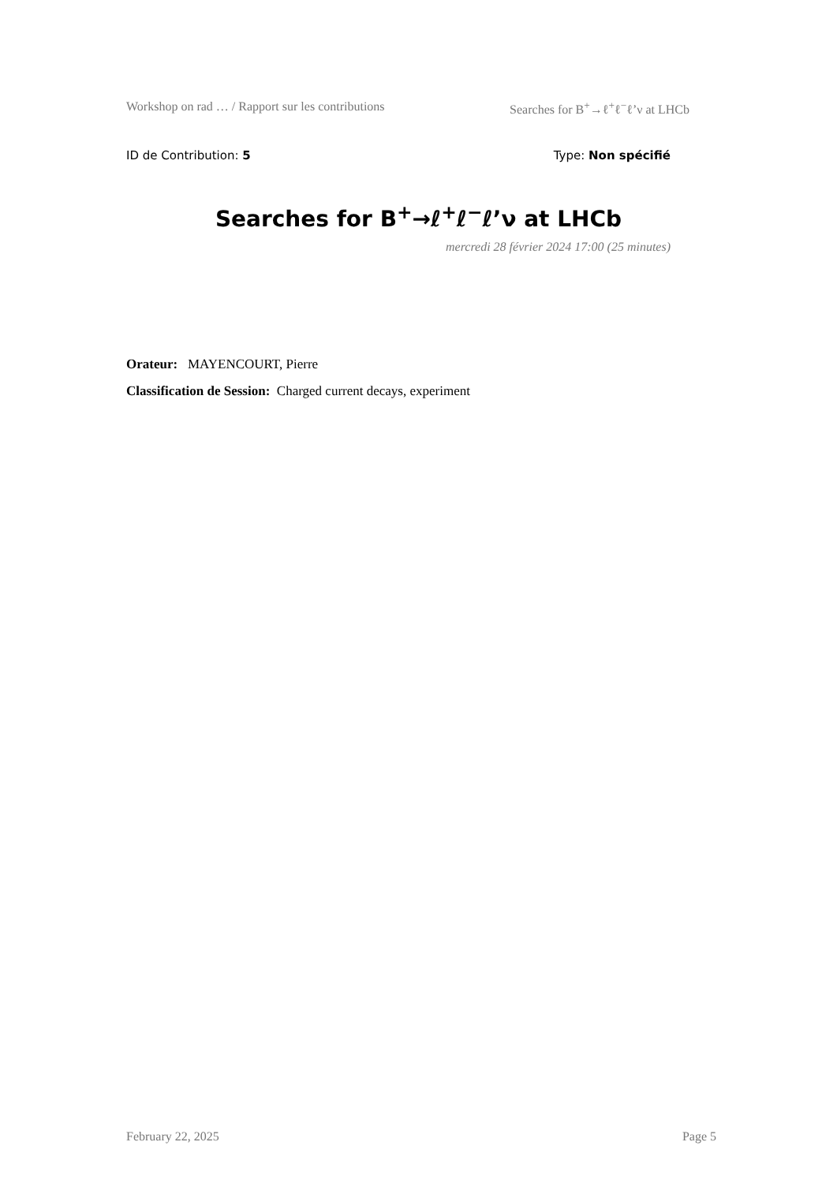Workshop on rad … / Rapport sur les contributions Searches for B<sup>+</sup>→ℓ<sup>+</sup>ℓ<sup>−</sup>ℓ’ν at LHCb
ID de Contribution: 5 Type: Non spécifié
Searches for B<sup>+</sup>→ℓ<sup>+</sup>ℓ<sup>−</sup>ℓ’ν at LHCb
mercredi 28 février 2024 17:00 (25 minutes)
Orateur: MAYENCOURT, Pierre
Classification de Session: Charged current decays, experiment
February 22, 2025 Page 5